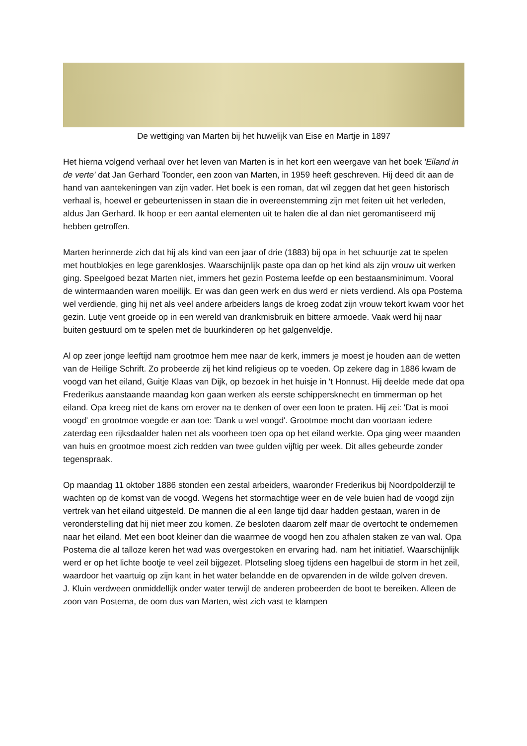De wettiging van Marten bij het huwelijk van Eise en Martje in 1897
Het hierna volgend verhaal over het leven van Marten is in het kort een weergave van het boek 'Eiland in de verte' dat Jan Gerhard Toonder, een zoon van Marten, in 1959 heeft geschreven. Hij deed dit aan de hand van aantekeningen van zijn vader. Het boek is een roman, dat wil zeggen dat het geen historisch verhaal is, hoewel er gebeurtenissen in staan die in overeenstemming zijn met feiten uit het verleden, aldus Jan Gerhard. Ik hoop er een aantal elementen uit te halen die al dan niet geromantiseerd mij hebben getroffen.
Marten herinnerde zich dat hij als kind van een jaar of drie (1883) bij opa in het schuurtje zat te spelen met houtblokjes en lege garenklosjes. Waarschijnlijk paste opa dan op het kind als zijn vrouw uit werken ging. Speelgoed bezat Marten niet, immers het gezin Postema leefde op een bestaansminimum. Vooral de wintermaanden waren moeilijk. Er was dan geen werk en dus werd er niets verdiend. Als opa Postema wel verdiende, ging hij net als veel andere arbeiders langs de kroeg zodat zijn vrouw tekort kwam voor het gezin. Lutje vent groeide op in een wereld van drankmisbruik en bittere armoede. Vaak werd hij naar buiten gestuurd om te spelen met de buurkinderen op het galgenveldje.
Al op zeer jonge leeftijd nam grootmoe hem mee naar de kerk, immers je moest je houden aan de wetten van de Heilige Schrift. Zo probeerde zij het kind religieus op te voeden. Op zekere dag in 1886 kwam de voogd van het eiland, Guitje Klaas van Dijk, op bezoek in het huisje in 't Honnust. Hij deelde mede dat opa Frederikus aanstaande maandag kon gaan werken als eerste schippersknecht en timmerman op het eiland. Opa kreeg niet de kans om erover na te denken of over een loon te praten. Hij zei: 'Dat is mooi voogd' en grootmoe voegde er aan toe: 'Dank u wel voogd'. Grootmoe mocht dan voortaan iedere zaterdag een rijksdaalder halen net als voorheen toen opa op het eiland werkte. Opa ging weer maanden van huis en grootmoe moest zich redden van twee gulden vijftig per week. Dit alles gebeurde zonder tegenspraak.
Op maandag 11 oktober 1886 stonden een zestal arbeiders, waaronder Frederikus bij Noordpolderzijl te wachten op de komst van de voogd. Wegens het stormachtige weer en de vele buien had de voogd zijn vertrek van het eiland uitgesteld. De mannen die al een lange tijd daar hadden gestaan, waren in de veronderstelling dat hij niet meer zou komen. Ze besloten daarom zelf maar de overtocht te ondernemen naar het eiland. Met een boot kleiner dan die waarmee de voogd hen zou afhalen staken ze van wal. Opa Postema die al talloze keren het wad was overgestoken en ervaring had. nam het initiatief. Waarschijnlijk werd er op het lichte bootje te veel zeil bijgezet. Plotseling sloeg tijdens een hagelbui de storm in het zeil, waardoor het vaartuig op zijn kant in het water belandde en de opvarenden in de wilde golven dreven.
J. Kluin verdween onmiddellijk onder water terwijl de anderen probeerden de boot te bereiken. Alleen de zoon van Postema, de oom dus van Marten, wist zich vast te klampen